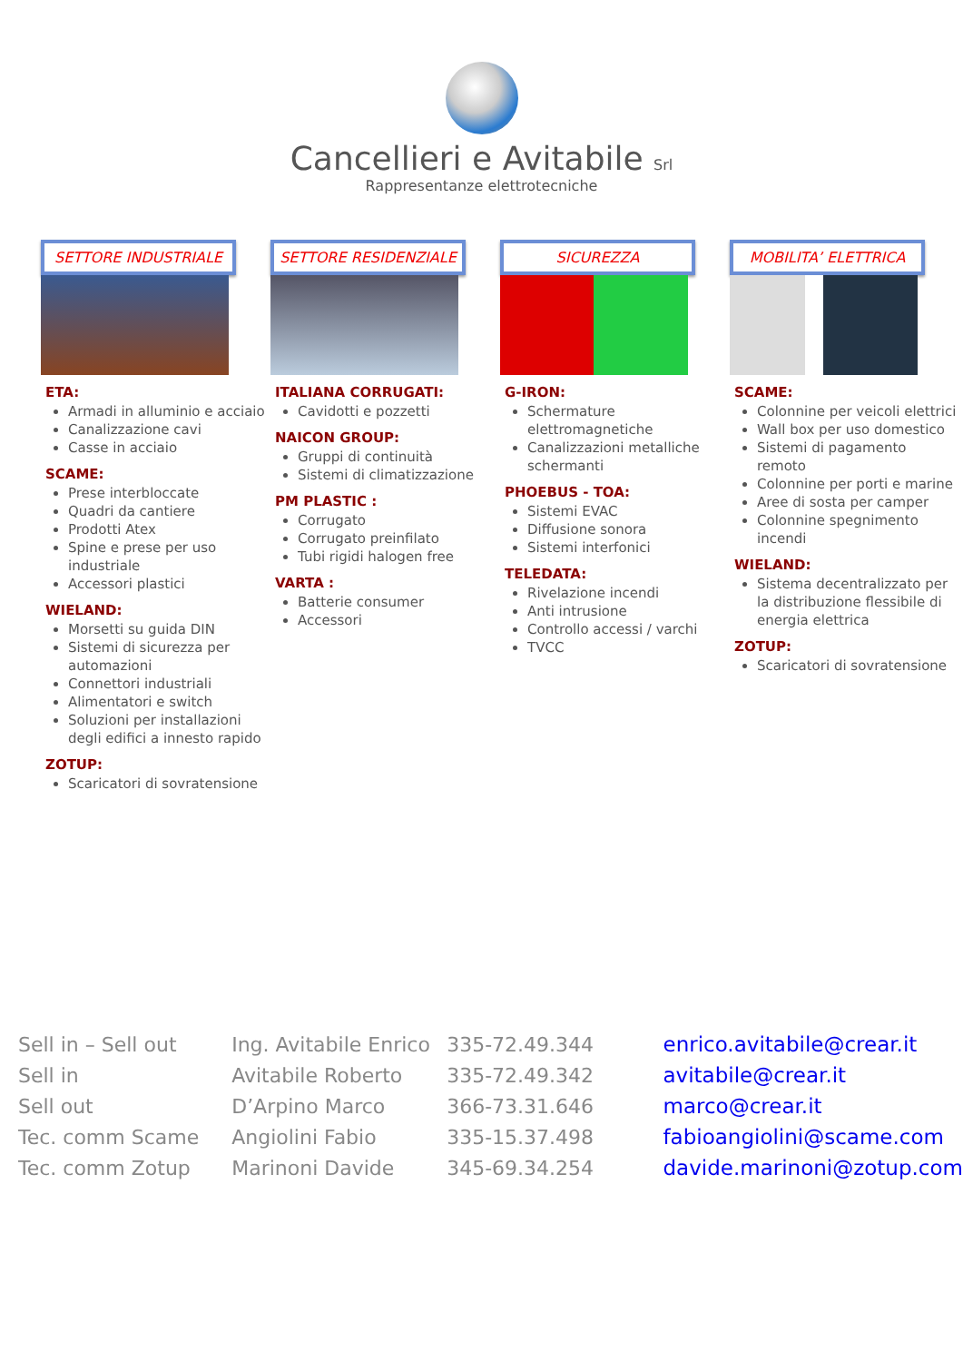Cancellieri e Avitabile Srl
Rappresentanze elettrotecniche
SETTORE INDUSTRIALE
ETA:
Armadi in alluminio e acciaio
Canalizzazione cavi
Casse in acciaio
SCAME:
Prese interbloccate
Quadri da cantiere
Prodotti Atex
Spine e prese per uso industriale
Accessori plastici
WIELAND:
Morsetti su guida DIN
Sistemi di sicurezza per automazioni
Connettori industriali
Alimentatori e switch
Soluzioni per installazioni degli edifici a innesto rapido
ZOTUP:
Scaricatori di sovratensione
SETTORE RESIDENZIALE
ITALIANA CORRUGATI:
Cavidotti e pozzetti
NAICON GROUP:
Gruppi di continuità
Sistemi di climatizzazione
PM PLASTIC :
Corrugato
Corrugato preinfilato
Tubi rigidi halogen free
VARTA :
Batterie consumer
Accessori
SICUREZZA
G-IRON:
Schermature elettromagnetiche
Canalizzazioni metalliche schermanti
PHOEBUS - TOA:
Sistemi EVAC
Diffusione sonora
Sistemi interfonici
TELEDATA:
Rivelazione incendi
Anti intrusione
Controllo accessi / varchi
TVCC
MOBILITA’ ELETTRICA
SCAME:
Colonnine per veicoli elettrici
Wall box per uso domestico
Sistemi di pagamento remoto
Colonnine per porti e marine
Aree di sosta per camper
Colonnine spegnimento incendi
WIELAND:
Sistema decentralizzato per la distribuzione flessibile di energia elettrica
ZOTUP:
Scaricatori di sovratensione
| Sell in – Sell out | Ing. Avitabile Enrico | 335-72.49.344 | enrico.avitabile@crear.it |
| Sell in | Avitabile Roberto | 335-72.49.342 | avitabile@crear.it |
| Sell out | D’Arpino Marco | 366-73.31.646 | marco@crear.it |
| Tec. comm Scame | Angiolini Fabio | 335-15.37.498 | fabioangiolini@scame.com |
| Tec. comm Zotup | Marinoni Davide | 345-69.34.254 | davide.marinoni@zotup.com |